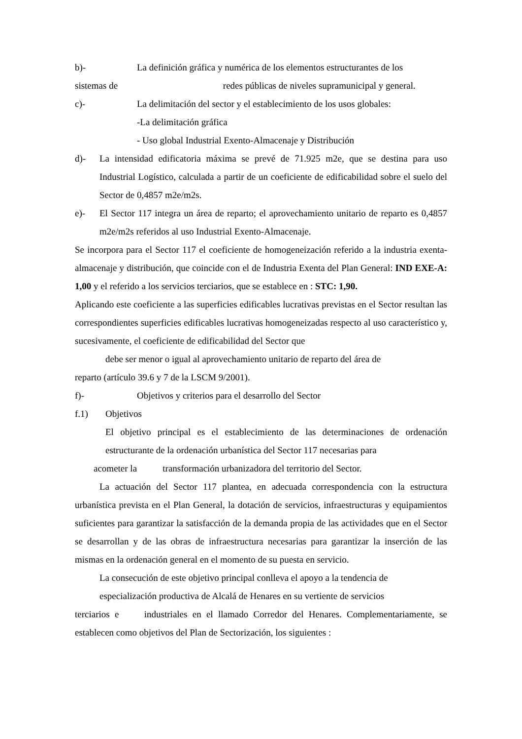b)- La definición gráfica y numérica de los elementos estructurantes de los
sistemas de redes públicas de niveles supramunicipal y general.
c)- La delimitación del sector y el establecimiento de los usos globales:
-La delimitación gráfica
- Uso global Industrial Exento-Almacenaje y Distribución
d)- La intensidad edificatoria máxima se prevé de 71.925 m2e, que se destina para uso Industrial Logístico, calculada a partir de un coeficiente de edificabilidad sobre el suelo del Sector de 0,4857 m2e/m2s.
e)- El Sector 117 integra un área de reparto; el aprovechamiento unitario de reparto es 0,4857 m2e/m2s referidos al uso Industrial Exento-Almacenaje.
Se incorpora para el Sector 117 el coeficiente de homogeneización referido a la industria exenta-almacenaje y distribución, que coincide con el de Industria Exenta del Plan General: IND EXE-A: 1,00 y el referido a los servicios terciarios, que se establece en : STC: 1,90.
Aplicando este coeficiente a las superficies edificables lucrativas previstas en el Sector resultan las correspondientes superficies edificables lucrativas homogeneizadas respecto al uso característico y, sucesivamente, el coeficiente de edificabilidad del Sector que
debe ser menor o igual al aprovechamiento unitario de reparto del área de
reparto (artículo 39.6 y 7 de la LSCM 9/2001).
f)- Objetivos y criterios para el desarrollo del Sector
f.1) Objetivos
El objetivo principal es el establecimiento de las determinaciones de ordenación estructurante de la ordenación urbanística del Sector 117 necesarias para
acometer la transformación urbanizadora del territorio del Sector.
La actuación del Sector 117 plantea, en adecuada correspondencia con la estructura urbanística prevista en el Plan General, la dotación de servicios, infraestructuras y equipamientos suficientes para garantizar la satisfacción de la demanda propia de las actividades que en el Sector se desarrollan y de las obras de infraestructura necesarias para garantizar la inserción de las mismas en la ordenación general en el momento de su puesta en servicio.
La consecución de este objetivo principal conlleva el apoyo a la tendencia de
especialización productiva de Alcalá de Henares en su vertiente de servicios
terciarios e industriales en el llamado Corredor del Henares. Complementariamente, se establecen como objetivos del Plan de Sectorización, los siguientes :